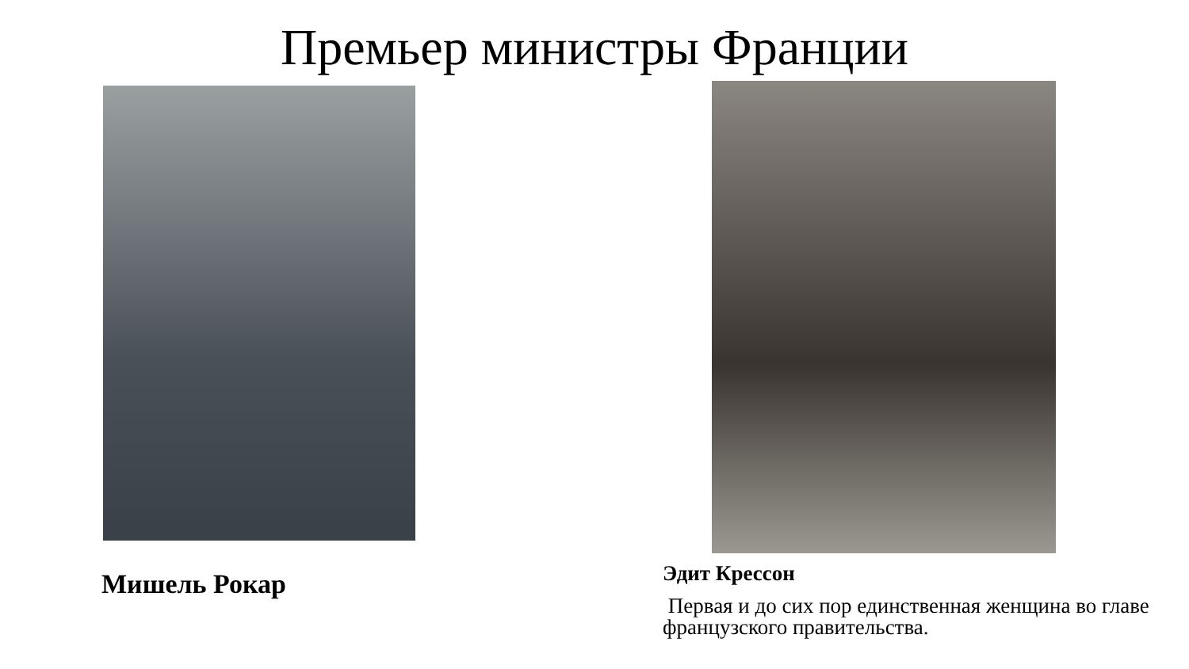Премьер министры Франции
Мишель Рокар
Эдит Крессон
Первая и до сих пор единственная женщина во главе французского правительства.